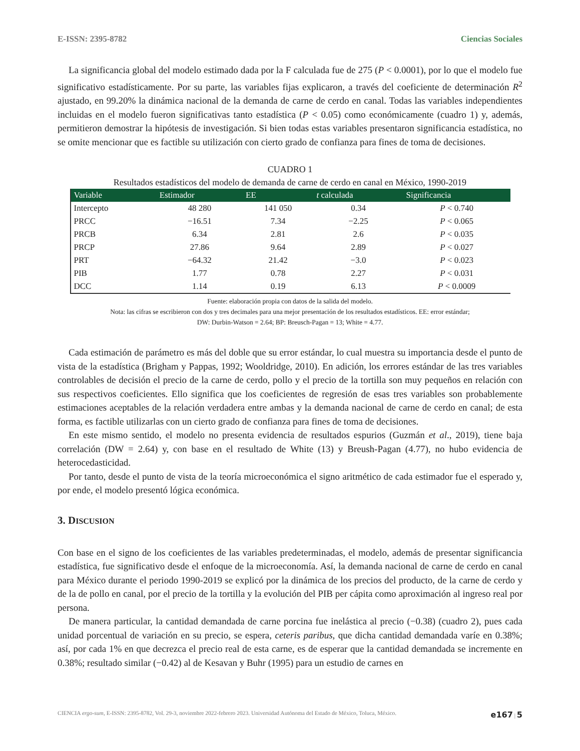E-ISSN: 2395-8782 Ciencias Sociales
La significancia global del modelo estimado dada por la F calculada fue de 275 (P < 0.0001), por lo que el modelo fue significativo estadísticamente. Por su parte, las variables fijas explicaron, a través del coeficiente de determinación R<sup>2</sup> ajustado, en 99.20% la dinámica nacional de la demanda de carne de cerdo en canal. Todas las variables independientes incluidas en el modelo fueron significativas tanto estadística (P < 0.05) como económicamente (cuadro 1) y, además, permitieron demostrar la hipótesis de investigación. Si bien todas estas variables presentaron significancia estadística, no se omite mencionar que es factible su utilización con cierto grado de confianza para fines de toma de decisiones.
CUADRO 1
Resultados estadísticos del modelo de demanda de carne de cerdo en canal en México, 1990-2019
| Variable | Estimador | EE | t calculada | Significancia |
| --- | --- | --- | --- | --- |
| Intercepto | 48 280 | 141 050 | 0.34 | P < 0.740 |
| PRCC | −16.51 | 7.34 | −2.25 | P < 0.065 |
| PRCB | 6.34 | 2.81 | 2.6 | P < 0.035 |
| PRCP | 27.86 | 9.64 | 2.89 | P < 0.027 |
| PRT | −64.32 | 21.42 | −3.0 | P < 0.023 |
| PIB | 1.77 | 0.78 | 2.27 | P < 0.031 |
| DCC | 1.14 | 0.19 | 6.13 | P < 0.0009 |
Fuente: elaboración propia con datos de la salida del modelo.
Nota: las cifras se escribieron con dos y tres decimales para una mejor presentación de los resultados estadísticos. EE: error estándar;
DW: Durbin-Watson = 2.64; BP: Breusch-Pagan = 13; White = 4.77.
Cada estimación de parámetro es más del doble que su error estándar, lo cual muestra su importancia desde el punto de vista de la estadística (Brigham y Pappas, 1992; Wooldridge, 2010). En adición, los errores estándar de las tres variables controlables de decisión el precio de la carne de cerdo, pollo y el precio de la tortilla son muy pequeños en relación con sus respectivos coeficientes. Ello significa que los coeficientes de regresión de esas tres variables son probablemente estimaciones aceptables de la relación verdadera entre ambas y la demanda nacional de carne de cerdo en canal; de esta forma, es factible utilizarlas con un cierto grado de confianza para fines de toma de decisiones.
En este mismo sentido, el modelo no presenta evidencia de resultados espurios (Guzmán et al., 2019), tiene baja correlación (DW = 2.64) y, con base en el resultado de White (13) y Breush-Pagan (4.77), no hubo evidencia de heterocedasticidad.
Por tanto, desde el punto de vista de la teoría microeconómica el signo aritmético de cada estimador fue el esperado y, por ende, el modelo presentó lógica económica.
3. DISCUSION
Con base en el signo de los coeficientes de las variables predeterminadas, el modelo, además de presentar significancia estadística, fue significativo desde el enfoque de la microeconomía. Así, la demanda nacional de carne de cerdo en canal para México durante el periodo 1990-2019 se explicó por la dinámica de los precios del producto, de la carne de cerdo y de la de pollo en canal, por el precio de la tortilla y la evolución del PIB per cápita como aproximación al ingreso real por persona.
De manera particular, la cantidad demandada de carne porcina fue inelástica al precio (−0.38) (cuadro 2), pues cada unidad porcentual de variación en su precio, se espera, ceteris paribus, que dicha cantidad demandada varíe en 0.38%; así, por cada 1% en que decrezca el precio real de esta carne, es de esperar que la cantidad demandada se incremente en 0.38%; resultado similar (−0.42) al de Kesavan y Buhr (1995) para un estudio de carnes en
CIENCIA ergo-sum, E-ISSN: 2395-8782, Vol. 29-3, noviembre 2022-febrero 2023. Universidad Autónoma del Estado de México, Toluca, México. e167 | 5